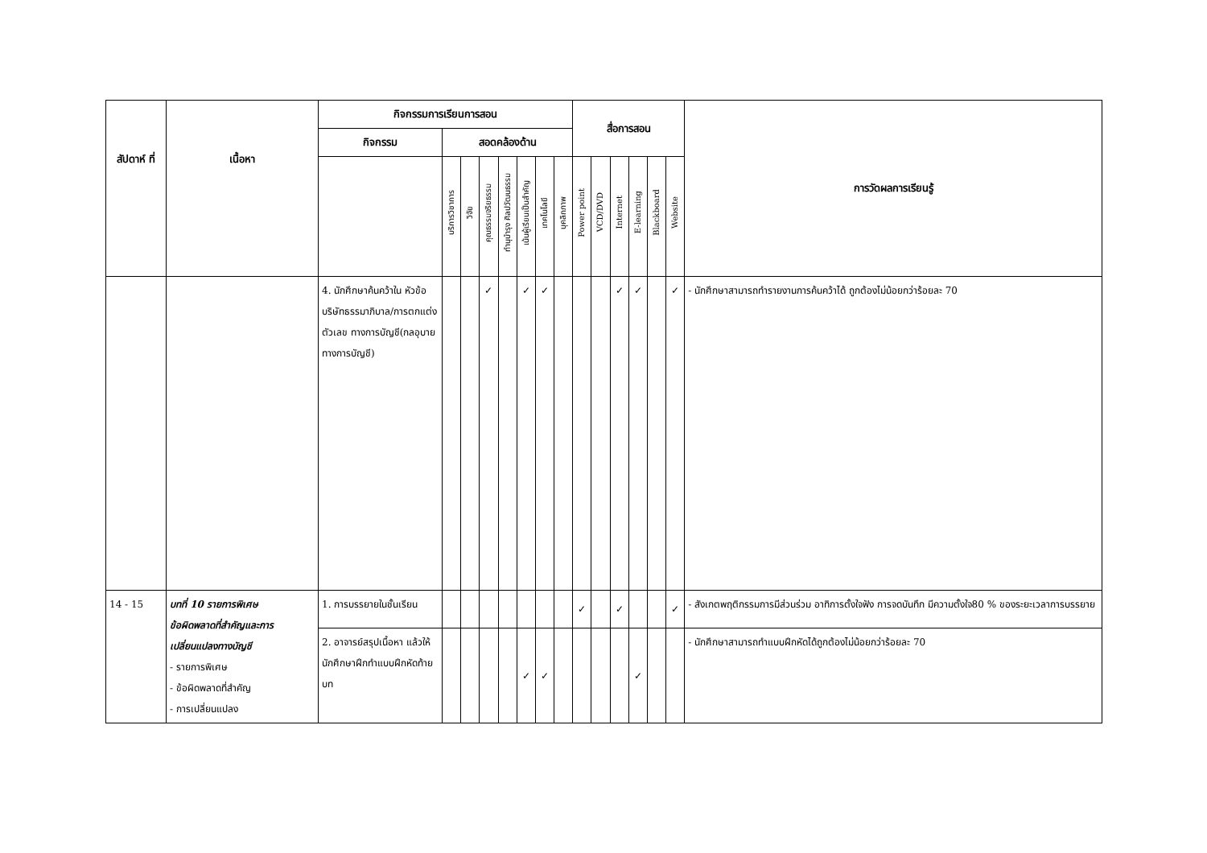| สัปดาห์ ที่ | เนื้อหา | กิจกรรมการเรียนการสอน | | | | | | | | สื่อการสอน | | | | | | การวัดผลการเรียนรู้ |
| --- | --- | --- | --- | --- | --- | --- | --- | --- | --- | --- | --- | --- | --- | --- | --- | --- |
| | | กิจกรรม | สอดคล้องด้าน | | | | | | | | | | | | | |
| | | | บริการวิชาการ | วิจัย | คุณธรรมจริยธรรม | ทำนุบำรุง ศิลปวัฒนธรรม | เน้นผู้เรียนเป็นสำคัญ | เทคโนโลยี | บุคลิกภาพ | Power point | VCD/DVD | Internet | E-learning | Blackboard | Website | |
| | | 4. นักศึกษาค้นคว้าใน หัวข้อบริษัทธรรมาภิบาล/การตกแต่งตัวเลข ทางการบัญชี(กลอุบาย ทางการบัญชี) | | | ✓ | | ✓ | ✓ | | | | ✓ | ✓ | | ✓ | - นักศึกษาสามารถทำรายงานการค้นคว้าได้ ถูกต้องไม่น้อยกว่าร้อยละ 70 |
| 14 - 15 | บทที่ 10 รายการพิเศษ ข้อผิดพลาดที่สำคัญและการเปลี่ยนแปลงทางบัญชี - รายการพิเศษ - ข้อผิดพลาดที่สำคัญ - การเปลี่ยนแปลง | 1. การบรรยายในชั้นเรียน | | | | | | | | ✓ | | ✓ | | | ✓ | - สังเกตพฤติกรรมการมีส่วนร่วม อาทิการตั้งใจฟัง การจดบันทึก มีความตั้งใจ80 % ของระยะเวลาการบรรยาย |
| | | 2. อาจารย์สรุปเนื้อหา แล้วให้นักศึกษาฝึกทำแบบฝึกหัดท้ายบท | | | | | ✓ | ✓ | | | | | ✓ | | | - นักศึกษาสามารถทำแบบฝึกหัดได้ถูกต้องไม่น้อยกว่าร้อยละ 70 |